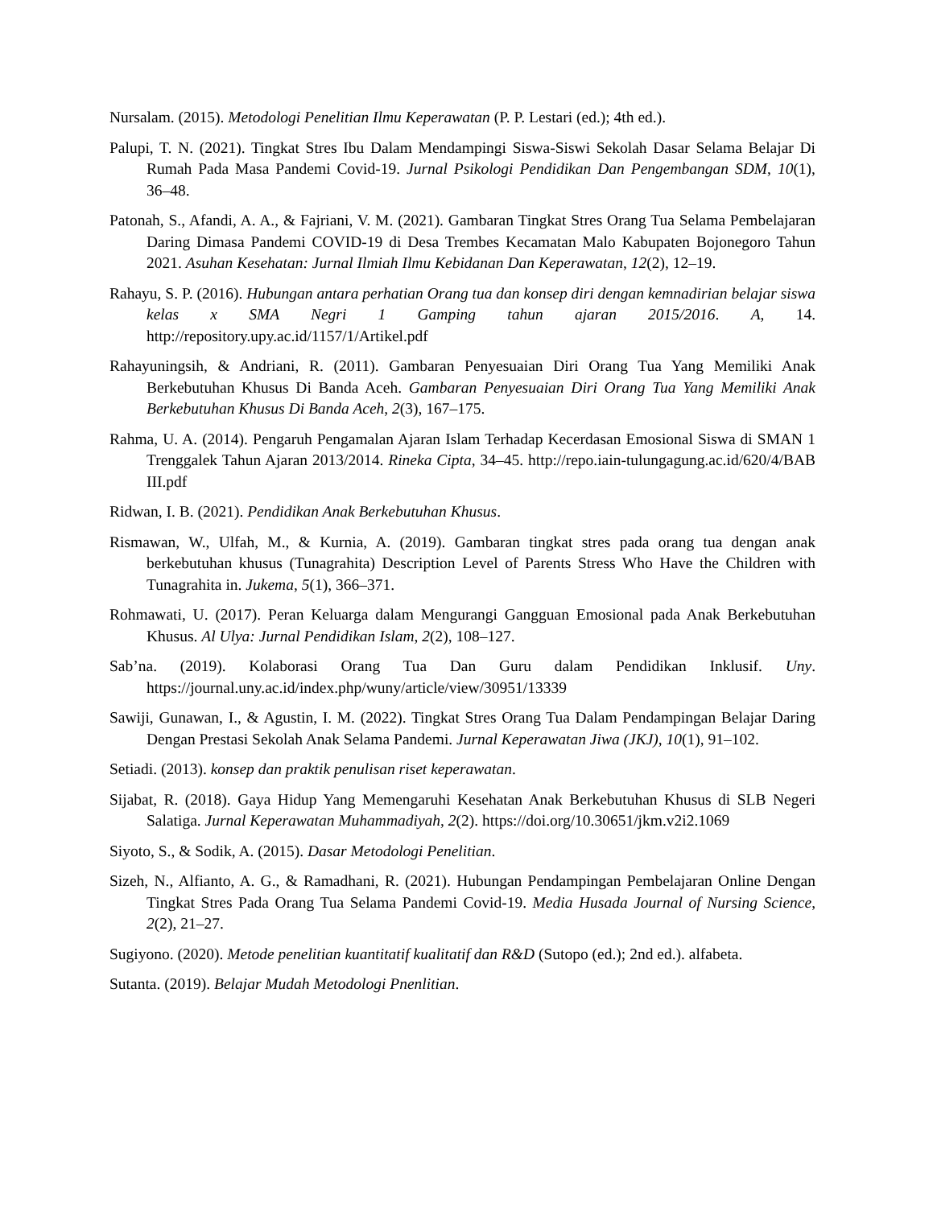Nursalam. (2015). Metodologi Penelitian Ilmu Keperawatan (P. P. Lestari (ed.); 4th ed.).
Palupi, T. N. (2021). Tingkat Stres Ibu Dalam Mendampingi Siswa-Siswi Sekolah Dasar Selama Belajar Di Rumah Pada Masa Pandemi Covid-19. Jurnal Psikologi Pendidikan Dan Pengembangan SDM, 10(1), 36–48.
Patonah, S., Afandi, A. A., & Fajriani, V. M. (2021). Gambaran Tingkat Stres Orang Tua Selama Pembelajaran Daring Dimasa Pandemi COVID-19 di Desa Trembes Kecamatan Malo Kabupaten Bojonegoro Tahun 2021. Asuhan Kesehatan: Jurnal Ilmiah Ilmu Kebidanan Dan Keperawatan, 12(2), 12–19.
Rahayu, S. P. (2016). Hubungan antara perhatian Orang tua dan konsep diri dengan kemnadirian belajar siswa kelas x SMA Negri 1 Gamping tahun ajaran 2015/2016. A, 14. http://repository.upy.ac.id/1157/1/Artikel.pdf
Rahayuningsih, & Andriani, R. (2011). Gambaran Penyesuaian Diri Orang Tua Yang Memiliki Anak Berkebutuhan Khusus Di Banda Aceh. Gambaran Penyesuaian Diri Orang Tua Yang Memiliki Anak Berkebutuhan Khusus Di Banda Aceh, 2(3), 167–175.
Rahma, U. A. (2014). Pengaruh Pengamalan Ajaran Islam Terhadap Kecerdasan Emosional Siswa di SMAN 1 Trenggalek Tahun Ajaran 2013/2014. Rineka Cipta, 34–45. http://repo.iain-tulungagung.ac.id/620/4/BAB III.pdf
Ridwan, I. B. (2021). Pendidikan Anak Berkebutuhan Khusus.
Rismawan, W., Ulfah, M., & Kurnia, A. (2019). Gambaran tingkat stres pada orang tua dengan anak berkebutuhan khusus (Tunagrahita) Description Level of Parents Stress Who Have the Children with Tunagrahita in. Jukema, 5(1), 366–371.
Rohmawati, U. (2017). Peran Keluarga dalam Mengurangi Gangguan Emosional pada Anak Berkebutuhan Khusus. Al Ulya: Jurnal Pendidikan Islam, 2(2), 108–127.
Sab’na. (2019). Kolaborasi Orang Tua Dan Guru dalam Pendidikan Inklusif. Uny. https://journal.uny.ac.id/index.php/wuny/article/view/30951/13339
Sawiji, Gunawan, I., & Agustin, I. M. (2022). Tingkat Stres Orang Tua Dalam Pendampingan Belajar Daring Dengan Prestasi Sekolah Anak Selama Pandemi. Jurnal Keperawatan Jiwa (JKJ), 10(1), 91–102.
Setiadi. (2013). konsep dan praktik penulisan riset keperawatan.
Sijabat, R. (2018). Gaya Hidup Yang Memengaruhi Kesehatan Anak Berkebutuhan Khusus di SLB Negeri Salatiga. Jurnal Keperawatan Muhammadiyah, 2(2). https://doi.org/10.30651/jkm.v2i2.1069
Siyoto, S., & Sodik, A. (2015). Dasar Metodologi Penelitian.
Sizeh, N., Alfianto, A. G., & Ramadhani, R. (2021). Hubungan Pendampingan Pembelajaran Online Dengan Tingkat Stres Pada Orang Tua Selama Pandemi Covid-19. Media Husada Journal of Nursing Science, 2(2), 21–27.
Sugiyono. (2020). Metode penelitian kuantitatif kualitatif dan R&D (Sutopo (ed.); 2nd ed.). alfabeta.
Sutanta. (2019). Belajar Mudah Metodologi Pnenlitian.